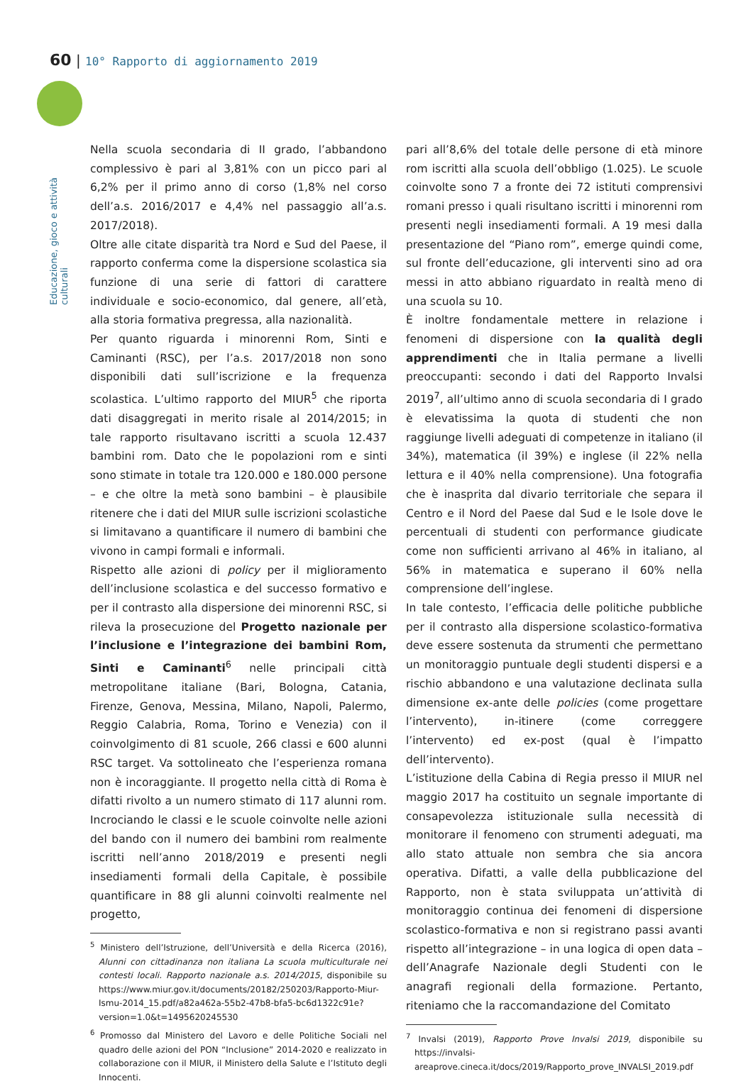60 | 10° Rapporto di aggiornamento 2019
Educazione, gioco e attività culturali
Nella scuola secondaria di II grado, l’abbandono complessivo è pari al 3,81% con un picco pari al 6,2% per il primo anno di corso (1,8% nel corso dell’a.s. 2016/2017 e 4,4% nel passaggio all’a.s. 2017/2018).
Oltre alle citate disparità tra Nord e Sud del Paese, il rapporto conferma come la dispersione scolastica sia funzione di una serie di fattori di carattere individuale e socio-economico, dal genere, all’età, alla storia formativa pregressa, alla nazionalità.
Per quanto riguarda i minorenni Rom, Sinti e Caminanti (RSC), per l’a.s. 2017/2018 non sono disponibili dati sull’iscrizione e la frequenza scolastica. L’ultimo rapporto del MIUR<sup>5</sup> che riporta dati disaggregati in merito risale al 2014/2015; in tale rapporto risultavano iscritti a scuola 12.437 bambini rom. Dato che le popolazioni rom e sinti sono stimate in totale tra 120.000 e 180.000 persone – e che oltre la metà sono bambini – è plausibile ritenere che i dati del MIUR sulle iscrizioni scolastiche si limitavano a quantificare il numero di bambini che vivono in campi formali e informali.
Rispetto alle azioni di policy per il miglioramento dell’inclusione scolastica e del successo formativo e per il contrasto alla dispersione dei minorenni RSC, si rileva la prosecuzione del Progetto nazionale per l’inclusione e l’integrazione dei bambini Rom, Sinti e Caminanti<sup>6</sup> nelle principali città metropolitane italiane (Bari, Bologna, Catania, Firenze, Genova, Messina, Milano, Napoli, Palermo, Reggio Calabria, Roma, Torino e Venezia) con il coinvolgimento di 81 scuole, 266 classi e 600 alunni RSC target. Va sottolineato che l’esperienza romana non è incoraggiante. Il progetto nella città di Roma è difatti rivolto a un numero stimato di 117 alunni rom. Incrociando le classi e le scuole coinvolte nelle azioni del bando con il numero dei bambini rom realmente iscritti nell’anno 2018/2019 e presenti negli insediamenti formali della Capitale, è possibile quantificare in 88 gli alunni coinvolti realmente nel progetto,
<sup>5</sup> Ministero dell’Istruzione, dell’Università e della Ricerca (2016), Alunni con cittadinanza non italiana La scuola multiculturale nei contesti locali. Rapporto nazionale a.s. 2014/2015, disponibile su https://www.miur.gov.it/documents/20182/250203/Rapporto-Miur-Ismu-2014_15.pdf/a82a462a-55b2-47b8-bfa5-bc6d1322c91e?version=1.0&t=1495620245530
<sup>6</sup> Promosso dal Ministero del Lavoro e delle Politiche Sociali nel quadro delle azioni del PON “Inclusione” 2014-2020 e realizzato in collaborazione con il MIUR, il Ministero della Salute e l’Istituto degli Innocenti.
pari all’8,6% del totale delle persone di età minore rom iscritti alla scuola dell’obbligo (1.025). Le scuole coinvolte sono 7 a fronte dei 72 istituti comprensivi romani presso i quali risultano iscritti i minorenni rom presenti negli insediamenti formali. A 19 mesi dalla presentazione del “Piano rom”, emerge quindi come, sul fronte dell’educazione, gli interventi sino ad ora messi in atto abbiano riguardato in realtà meno di una scuola su 10.
È inoltre fondamentale mettere in relazione i fenomeni di dispersione con la qualità degli apprendimenti che in Italia permane a livelli preoccupanti: secondo i dati del Rapporto Invalsi 2019<sup>7</sup>, all’ultimo anno di scuola secondaria di I grado è elevatissima la quota di studenti che non raggiunge livelli adeguati di competenze in italiano (il 34%), matematica (il 39%) e inglese (il 22% nella lettura e il 40% nella comprensione). Una fotografia che è inasprita dal divario territoriale che separa il Centro e il Nord del Paese dal Sud e le Isole dove le percentuali di studenti con performance giudicate come non sufficienti arrivano al 46% in italiano, al 56% in matematica e superano il 60% nella comprensione dell’inglese.
In tale contesto, l’efficacia delle politiche pubbliche per il contrasto alla dispersione scolastico-formativa deve essere sostenuta da strumenti che permettano un monitoraggio puntuale degli studenti dispersi e a rischio abbandono e una valutazione declinata sulla dimensione ex-ante delle policies (come progettare l’intervento), in-itinere (come correggere l’intervento) ed ex-post (qual è l’impatto dell’intervento).
L’istituzione della Cabina di Regia presso il MIUR nel maggio 2017 ha costituito un segnale importante di consapevolezza istituzionale sulla necessità di monitorare il fenomeno con strumenti adeguati, ma allo stato attuale non sembra che sia ancora operativa. Difatti, a valle della pubblicazione del Rapporto, non è stata sviluppata un’attività di monitoraggio continua dei fenomeni di dispersione scolastico-formativa e non si registrano passi avanti rispetto all’integrazione – in una logica di open data – dell’Anagrafe Nazionale degli Studenti con le anagrafi regionali della formazione. Pertanto, riteniamo che la raccomandazione del Comitato
<sup>7</sup> Invalsi (2019), Rapporto Prove Invalsi 2019, disponibile su https://invalsi-areaprove.cineca.it/docs/2019/Rapporto_prove_INVALSI_2019.pdf